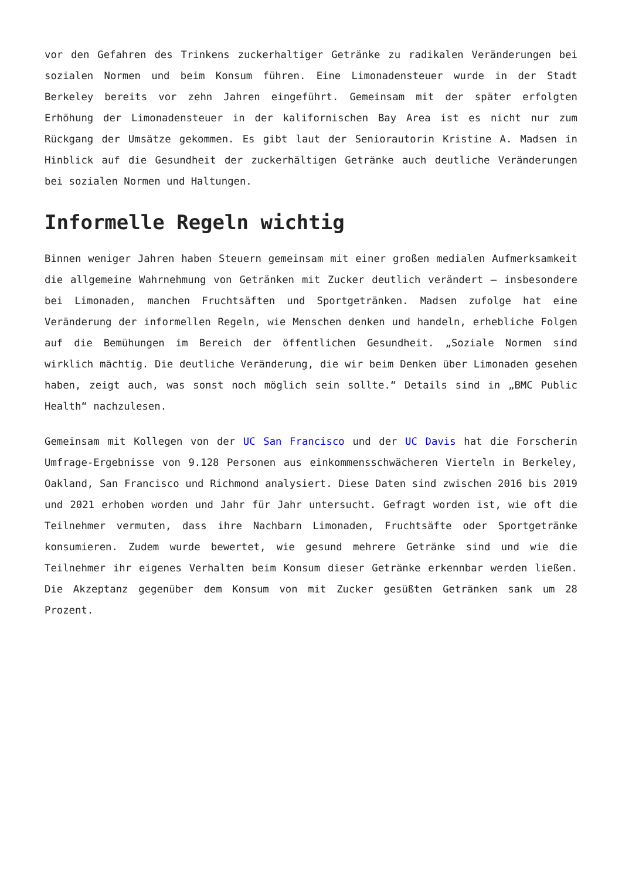vor den Gefahren des Trinkens zuckerhaltiger Getränke zu radikalen Veränderungen bei sozialen Normen und beim Konsum führen. Eine Limonadensteuer wurde in der Stadt Berkeley bereits vor zehn Jahren eingeführt. Gemeinsam mit der später erfolgten Erhöhung der Limonadensteuer in der kalifornischen Bay Area ist es nicht nur zum Rückgang der Umsätze gekommen. Es gibt laut der Seniorautorin Kristine A. Madsen in Hinblick auf die Gesundheit der zuckerhältigen Getränke auch deutliche Veränderungen bei sozialen Normen und Haltungen.
Informelle Regeln wichtig
Binnen weniger Jahren haben Steuern gemeinsam mit einer großen medialen Aufmerksamkeit die allgemeine Wahrnehmung von Getränken mit Zucker deutlich verändert – insbesondere bei Limonaden, manchen Fruchtsäften und Sportgetränken. Madsen zufolge hat eine Veränderung der informellen Regeln, wie Menschen denken und handeln, erhebliche Folgen auf die Bemühungen im Bereich der öffentlichen Gesundheit. „Soziale Normen sind wirklich mächtig. Die deutliche Veränderung, die wir beim Denken über Limonaden gesehen haben, zeigt auch, was sonst noch möglich sein sollte.“ Details sind in „BMC Public Health“ nachzulesen.
Gemeinsam mit Kollegen von der UC San Francisco und der UC Davis hat die Forscherin Umfrage-Ergebnisse von 9.128 Personen aus einkommensschwächeren Vierteln in Berkeley, Oakland, San Francisco und Richmond analysiert. Diese Daten sind zwischen 2016 bis 2019 und 2021 erhoben worden und Jahr für Jahr untersucht. Gefragt worden ist, wie oft die Teilnehmer vermuten, dass ihre Nachbarn Limonaden, Fruchtsäfte oder Sportgetränke konsumieren. Zudem wurde bewertet, wie gesund mehrere Getränke sind und wie die Teilnehmer ihr eigenes Verhalten beim Konsum dieser Getränke erkennbar werden ließen. Die Akzeptanz gegenüber dem Konsum von mit Zucker gesüßten Getränken sank um 28 Prozent.